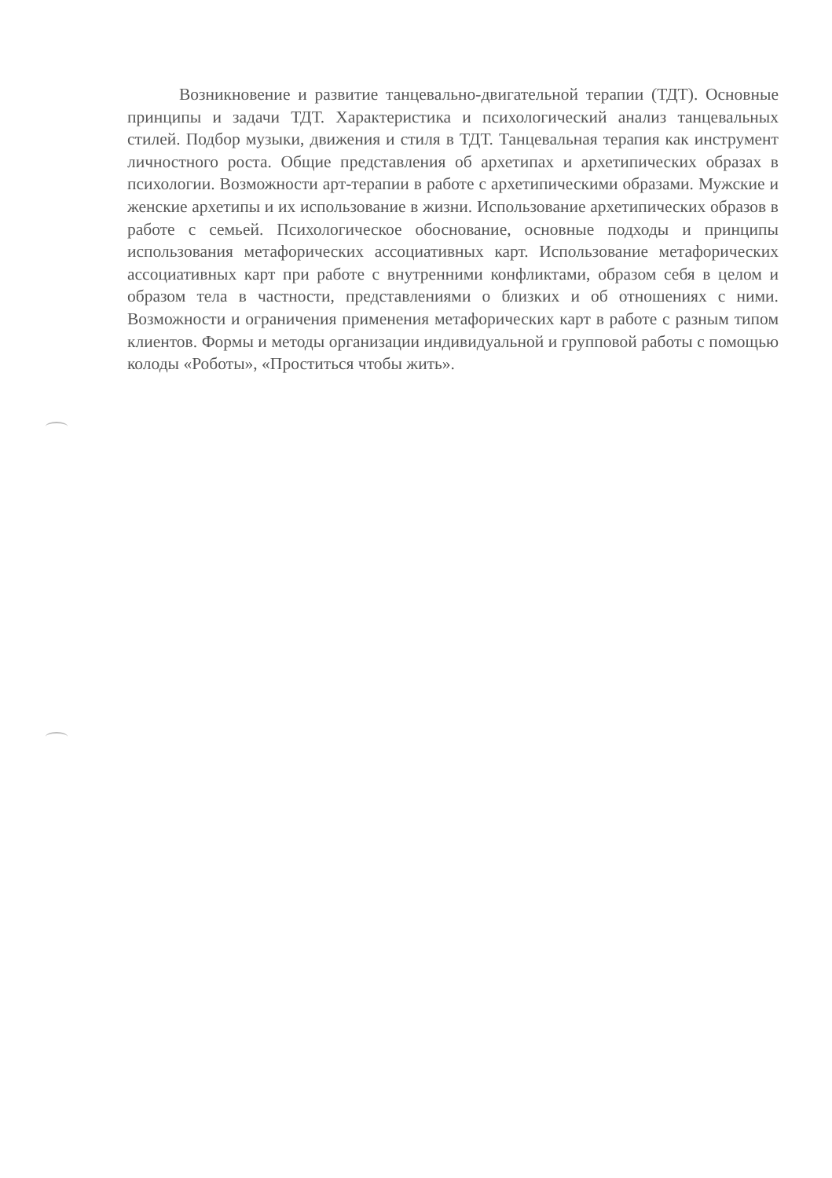Возникновение и развитие танцевально-двигательной терапии (ТДТ). Основные принципы и задачи ТДТ. Характеристика и психологический анализ танцевальных стилей. Подбор музыки, движения и стиля в ТДТ. Танцевальная терапия как инструмент личностного роста. Общие представления об архетипах и архетипических образах в психологии. Возможности арт-терапии в работе с архетипическими образами. Мужские и женские архетипы и их использование в жизни. Использование архетипических образов в работе с семьей. Психологическое обоснование, основные подходы и принципы использования метафорических ассоциативных карт. Использование метафорических ассоциативных карт при работе с внутренними конфликтами, образом себя в целом и образом тела в частности, представлениями о близких и об отношениях с ними. Возможности и ограничения применения метафорических карт в работе с разным типом клиентов. Формы и методы организации индивидуальной и групповой работы с помощью колоды «Роботы», «Проститься чтобы жить».